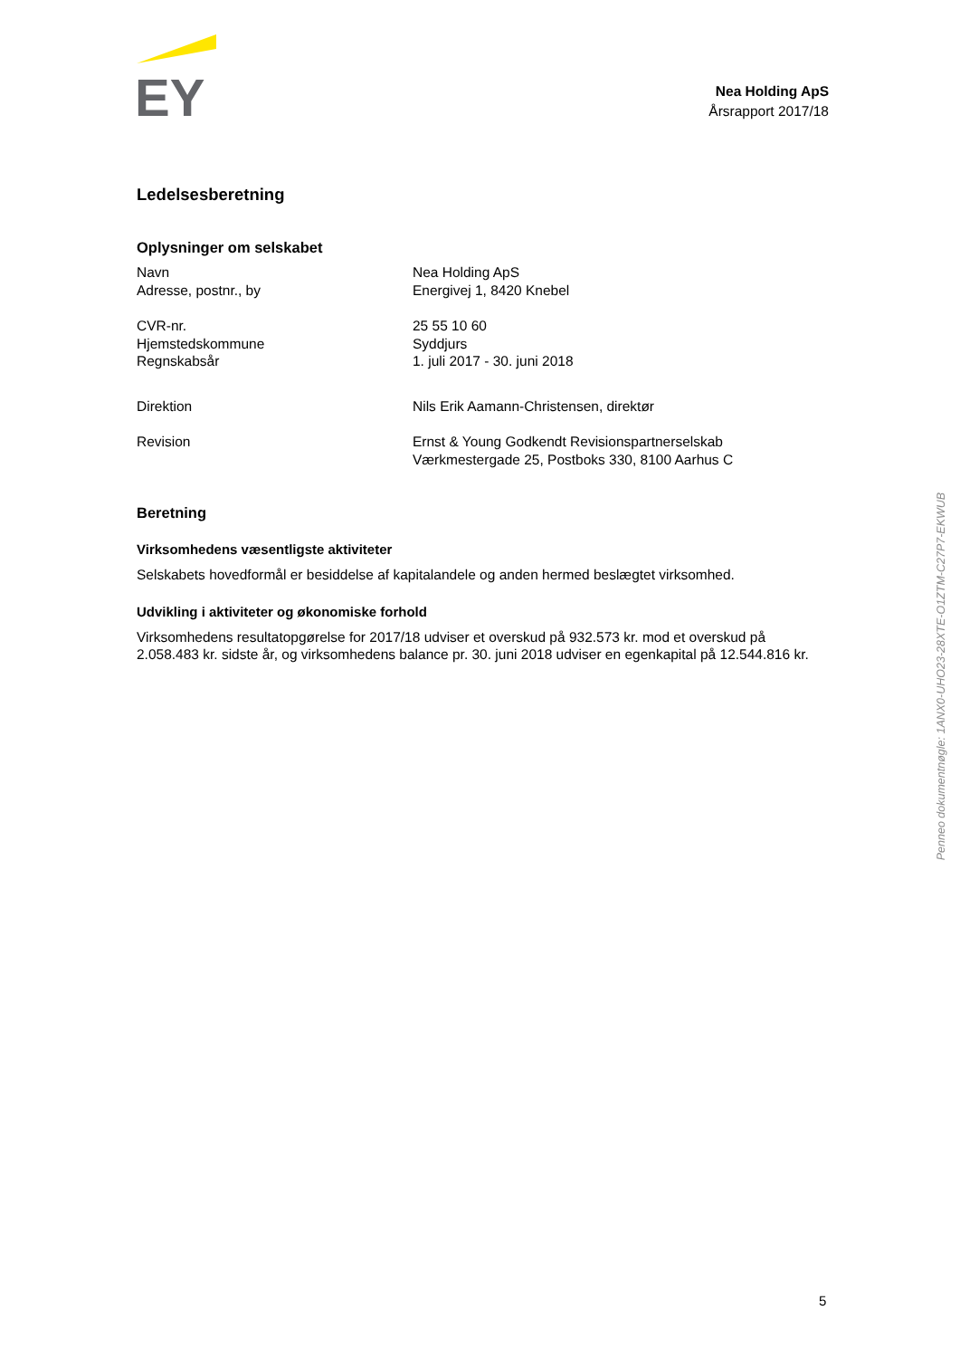EY
Nea Holding ApS
Årsrapport 2017/18
Ledelsesberetning
Oplysninger om selskabet
| Navn | Nea Holding ApS |
| Adresse, postnr., by | Energivej 1, 8420 Knebel |
| CVR-nr. | 25 55 10 60 |
| Hjemstedskommune | Syddjurs |
| Regnskabsår | 1. juli 2017 - 30. juni 2018 |
| Direktion | Nils Erik Aamann-Christensen, direktør |
| Revision | Ernst & Young Godkendt Revisionspartnerselskab Værkmestergade 25, Postboks 330, 8100 Aarhus C |
Beretning
Virksomhedens væsentligste aktiviteter
Selskabets hovedformål er besiddelse af kapitalandele og anden hermed beslægtet virksomhed.
Udvikling i aktiviteter og økonomiske forhold
Virksomhedens resultatopgørelse for 2017/18 udviser et overskud på 932.573 kr. mod et overskud på 2.058.483 kr. sidste år, og virksomhedens balance pr. 30. juni 2018 udviser en egenkapital på 12.544.816 kr.
Penneo dokumentnøgle: 1ANX0-UHO23-28XTE-O1ZTM-C27P7-EKWUB
5